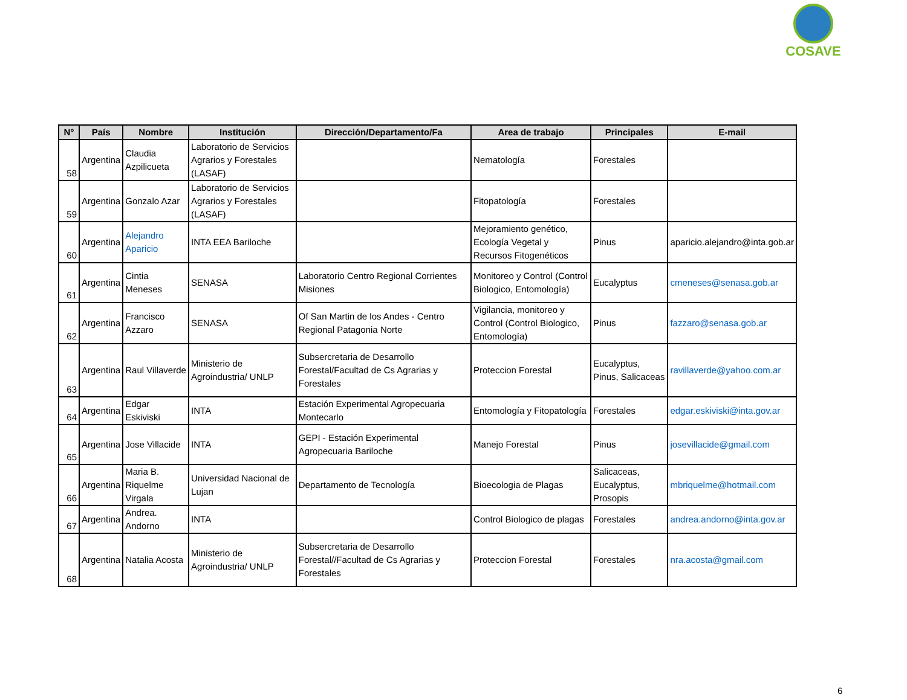COSAVE
| N° | País | Nombre | Institución | Dirección/Departamento/Fa | Area de trabajo | Principales | E-mail |
| --- | --- | --- | --- | --- | --- | --- | --- |
| 58 | Argentina | Claudia Azpilicueta | Laboratorio de Servicios Agrarios y Forestales (LASAF) | | Nematología | Forestales | |
| 59 | Argentina | Gonzalo Azar | Laboratorio de Servicios Agrarios y Forestales (LASAF) | | Fitopatología | Forestales | |
| 60 | Argentina | Alejandro Aparicio | INTA EEA Bariloche | | Mejoramiento genético, Ecología Vegetal y Recursos Fitogenéticos | Pinus | aparicio.alejandro@inta.gob.ar |
| 61 | Argentina | Cintia Meneses | SENASA | Laboratorio Centro Regional Corrientes Misiones | Monitoreo y Control (Control Biologico, Entomología) | Eucalyptus | cmeneses@senasa.gob.ar |
| 62 | Argentina | Francisco Azzaro | SENASA | Of San Martin de los Andes - Centro Regional Patagonia Norte | Vigilancia, monitoreo y Control (Control Biologico, Entomología) | Pinus | fazzaro@senasa.gob.ar |
| 63 | Argentina | Raul Villaverde | Ministerio de Agroindustria/ UNLP | Subsercretaria de Desarrollo Forestal/Facultad de Cs Agrarias y Forestales | Proteccion Forestal | Eucalyptus, Pinus, Salicaceas | ravillaverde@yahoo.com.ar |
| 64 | Argentina | Edgar Eskiviski | INTA | Estación Experimental Agropecuaria Montecarlo | Entomología y Fitopatología | Forestales | edgar.eskiviski@inta.gov.ar |
| 65 | Argentina | Jose Villacide | INTA | GEPI - Estación Experimental Agropecuaria Bariloche | Manejo Forestal | Pinus | josevillacide@gmail.com |
| 66 | Argentina | Maria B. Riquelme Virgala | Universidad Nacional de Lujan | Departamento de Tecnología | Bioecologia de Plagas | Salicaceas, Eucalyptus, Prosopis | mbriquelme@hotmail.com |
| 67 | Argentina | Andrea. Andorno | INTA | | Control Biologico de plagas | Forestales | andrea.andorno@inta.gov.ar |
| 68 | Argentina | Natalia Acosta | Ministerio de Agroindustria/ UNLP | Subsercretaria de Desarrollo Forestal//Facultad de Cs Agrarias y Forestales | Proteccion Forestal | Forestales | nra.acosta@gmail.com |
6